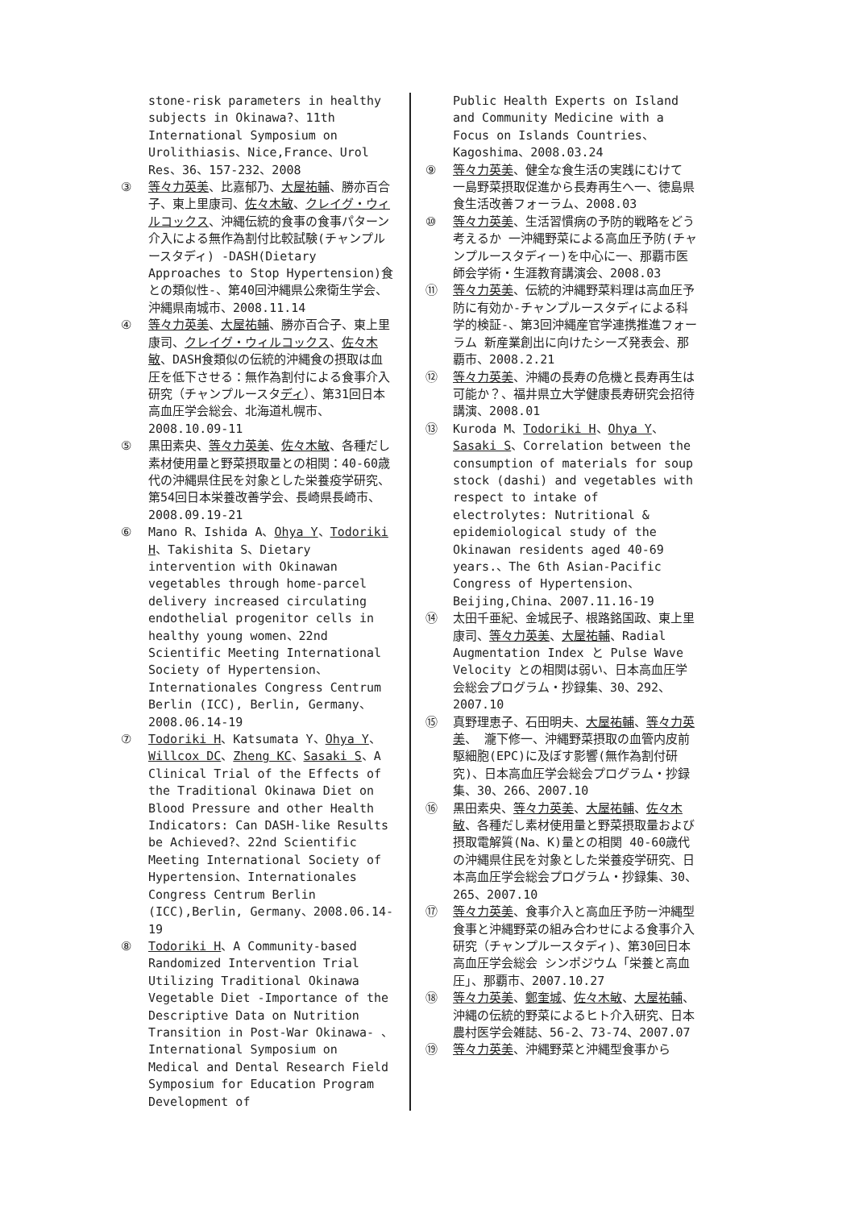stone-risk parameters in healthy subjects in Okinawa?、11th International Symposium on Urolithiasis、Nice,France、Urol Res、36、157-232、2008
③ 等々力英美、比嘉郁乃、大屋祐輔、勝亦百合子、東上里康司、佐々木敏、クレイグ・ウィルコックス、沖縄伝統的食事の食事パターン介入による無作為割付比較試験(チャンプルースタディ) -DASH(Dietary Approaches to Stop Hypertension)食との類似性-、第40回沖縄県公衆衛生学会、沖縄県南城市、2008.11.14
④ 等々力英美、大屋祐輔、勝亦百合子、東上里康司、クレイグ・ウィルコックス、佐々木敏、DASH食類似の伝統的沖縄食の摂取は血圧を低下させる：無作為割付による食事介入研究（チャンプルースタディ）、第31回日本高血圧学会総会、北海道札幌市、2008.10.09-11
⑤ 黒田素央、等々力英美、佐々木敏、各種だし素材使用量と野菜摂取量との相関：40-60歳代の沖縄県住民を対象とした栄養疫学研究、第54回日本栄養改善学会、長崎県長崎市、2008.09.19-21
⑥ Mano R、Ishida A、Ohya Y、Todoriki H、Takishita S、Dietary intervention with Okinawan vegetables through home-parcel delivery increased circulating endothelial progenitor cells in healthy young women、22nd Scientific Meeting International Society of Hypertension、Internationales Congress Centrum Berlin (ICC), Berlin, Germany、2008.06.14-19
⑦ Todoriki H、Katsumata Y、Ohya Y、Willcox DC、Zheng KC、Sasaki S、A Clinical Trial of the Effects of the Traditional Okinawa Diet on Blood Pressure and other Health Indicators: Can DASH-like Results be Achieved?、22nd Scientific Meeting International Society of Hypertension、Internationales Congress Centrum Berlin (ICC),Berlin, Germany、2008.06.14-19
⑧ Todoriki H、A Community-based Randomized Intervention Trial Utilizing Traditional Okinawa Vegetable Diet -Importance of the Descriptive Data on Nutrition Transition in Post-War Okinawa- 、International Symposium on Medical and Dental Research Field Symposium for Education Program Development of
Public Health Experts on Island and Community Medicine with a Focus on Islands Countries、Kagoshima、2008.03.24
⑨ 等々力英美、健全な食生活の実践にむけて 一島野菜摂取促進から長寿再生へ一、徳島県食生活改善フォーラム、2008.03
⑩ 等々力英美、生活習慣病の予防的戦略をどう考えるか 一沖縄野菜による高血圧予防(チャンプルースタディー)を中心に一、那覇市医師会学術・生涯教育講演会、2008.03
⑪ 等々力英美、伝統的沖縄野菜料理は高血圧予防に有効か-チャンプルースタディによる科学的検証-、第3回沖縄産官学連携推進フォーラム 新産業創出に向けたシーズ発表会、那覇市、2008.2.21
⑫ 等々力英美、沖縄の長寿の危機と長寿再生は可能か？、福井県立大学健康長寿研究会招待講演、2008.01
⑬ Kuroda M、Todoriki H、Ohya Y、Sasaki S、Correlation between the consumption of materials for soup stock (dashi) and vegetables with respect to intake of electrolytes: Nutritional & epidemiological study of the Okinawan residents aged 40-69 years.、The 6th Asian-Pacific Congress of Hypertension、Beijing,China、2007.11.16-19
⑭ 太田千亜紀、金城民子、根路銘国政、東上里康司、等々力英美、大屋祐輔、Radial Augmentation Index と Pulse Wave Velocity との相関は弱い、日本高血圧学会総会プログラム・抄録集、30、292、2007.10
⑮ 真野理恵子、石田明夫、大屋祐輔、等々力英美、 瀧下修一、沖縄野菜摂取の血管内皮前駆細胞(EPC)に及ぼす影響(無作為割付研究)、日本高血圧学会総会プログラム・抄録集、30、266、2007.10
⑯ 黒田素央、等々力英美、大屋祐輔、佐々木敏、各種だし素材使用量と野菜摂取量および摂取電解質(Na、K)量との相関 40-60歳代の沖縄県住民を対象とした栄養疫学研究、日本高血圧学会総会プログラム・抄録集、30、265、2007.10
⑰ 等々力英美、食事介入と高血圧予防ー沖縄型食事と沖縄野菜の組み合わせによる食事介入研究（チャンプルースタディ)、第30回日本高血圧学会総会 シンポジウム「栄養と高血圧」、那覇市、2007.10.27
⑱ 等々力英美、鄭奎城、佐々木敏、大屋祐輔、沖縄の伝統的野菜によるヒト介入研究、日本農村医学会雑誌、56-2、73-74、2007.07
⑲ 等々力英美、沖縄野菜と沖縄型食事から